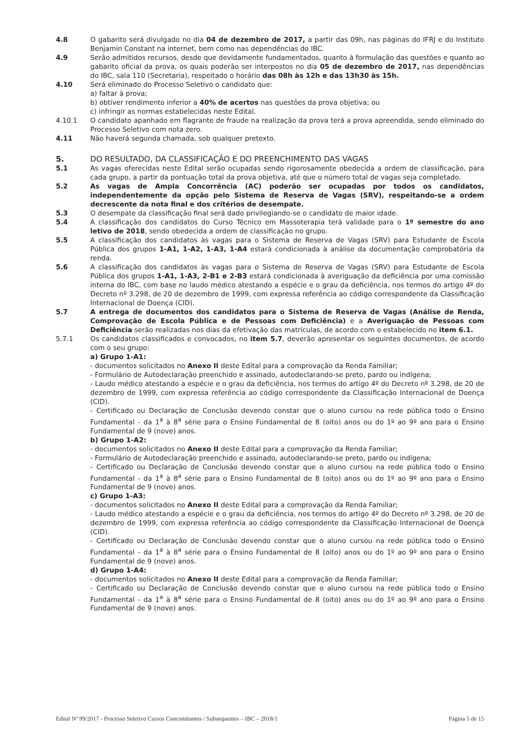4.8 O gabarito será divulgado no dia 04 de dezembro de 2017, a partir das 09h, nas páginas do IFRJ e do Instituto Benjamin Constant na internet, bem como nas dependências do IBC.
4.9 Serão admitidos recursos, desde que devidamente fundamentados, quanto à formulação das questões e quanto ao gabarito oficial da prova, os quais poderão ser interpostos no dia 05 de dezembro de 2017, nas dependências do IBC, sala 110 (Secretaria), respeitado o horário das 08h às 12h e das 13h30 às 15h.
4.10 Será eliminado do Processo Seletivo o candidato que:
a) faltar à prova;
b) obtiver rendimento inferior a 40% de acertos nas questões da prova objetiva; ou
c) infringir as normas estabelecidas neste Edital.
4.10.1 O candidato apanhado em flagrante de fraude na realização da prova terá a prova apreendida, sendo eliminado do Processo Seletivo com nota zero.
4.11 Não haverá segunda chamada, sob qualquer pretexto.
5. DO RESULTADO, DA CLASSIFICAÇÃO E DO PREENCHIMENTO DAS VAGAS
5.1 As vagas oferecidas neste Edital serão ocupadas sendo rigorosamente obedecida a ordem de classificação, para cada grupo, a partir da pontuação total da prova objetiva, até que o número total de vagas seja completado.
5.2 As vagas de Ampla Concorrência (AC) poderão ser ocupadas por todos os candidatos, independentemente da opção pelo Sistema de Reserva de Vagas (SRV), respeitando-se a ordem decrescente da nota final e dos critérios de desempate.
5.3 O desempate da classificação final será dado privilegiando-se o candidato de maior idade.
5.4 A classificação dos candidatos do Curso Técnico em Massoterapia terá validade para o 1º semestre do ano letivo de 2018, sendo obedecida a ordem de classificação no grupo.
5.5 A classificação dos candidatos às vagas para o Sistema de Reserva de Vagas (SRV) para Estudante de Escola Pública dos grupos 1-A1, 1-A2, 1-A3, 1-A4 estará condicionada à análise da documentação comprobatória da renda.
5.6 A classificação dos candidatos às vagas para o Sistema de Reserva de Vagas (SRV) para Estudante de Escola Pública dos grupos 1-A1, 1-A3, 2-B1 e 2-B3 estará condicionada à averiguação da deficiência por uma comissão interna do IBC, com base no laudo médico atestando a espécie e o grau da deficiência, nos termos do artigo 4º do Decreto nº 3.298, de 20 de dezembro de 1999, com expressa referência ao código correspondente da Classificação Internacional de Doença (CID).
5.7 A entrega de documentos dos candidatos para o Sistema de Reserva de Vagas (Análise de Renda, Comprovação de Escola Pública e de Pessoas com Deficiência) e a Averiguação de Pessoas com Deficiência serão realizadas nos dias da efetivação das matrículas, de acordo com o estabelecido no item 6.1.
5.7.1 Os candidatos classificados e convocados, no item 5.7, deverão apresentar os seguintes documentos, de acordo com o seu grupo:
a) Grupo 1-A1:
- documentos solicitados no Anexo II deste Edital para a comprovação da Renda Familiar;
- Formulário de Autodeclaração preenchido e assinado, autodeclarando-se preto, pardo ou indígena;
- Laudo médico atestando a espécie e o grau da deficiência, nos termos do artigo 4º do Decreto nº 3.298, de 20 de dezembro de 1999, com expressa referência ao código correspondente da Classificação Internacional de Doença (CID).
- Certificado ou Declaração de Conclusão devendo constar que o aluno cursou na rede pública todo o Ensino Fundamental - da 1<sup>a</sup> à 8<sup>a</sup> série para o Ensino Fundamental de 8 (oito) anos ou do 1º ao 9º ano para o Ensino Fundamental de 9 (nove) anos.
b) Grupo 1-A2:
- documentos solicitados no Anexo II deste Edital para a comprovação da Renda Familiar;
- Formulário de Autodeclaração preenchido e assinado, autodeclarando-se preto, pardo ou indígena;
- Certificado ou Declaração de Conclusão devendo constar que o aluno cursou na rede pública todo o Ensino Fundamental - da 1<sup>a</sup> à 8<sup>a</sup> série para o Ensino Fundamental de 8 (oito) anos ou do 1º ao 9º ano para o Ensino Fundamental de 9 (nove) anos.
c) Grupo 1-A3:
- documentos solicitados no Anexo II deste Edital para a comprovação da Renda Familiar;
- Laudo médico atestando a espécie e o grau da deficiência, nos termos do artigo 4º do Decreto nº 3.298, de 20 de dezembro de 1999, com expressa referência ao código correspondente da Classificação Internacional de Doença (CID).
- Certificado ou Declaração de Conclusão devendo constar que o aluno cursou na rede pública todo o Ensino Fundamental - da 1<sup>a</sup> à 8<sup>a</sup> série para o Ensino Fundamental de 8 (oito) anos ou do 1º ao 9º ano para o Ensino Fundamental de 9 (nove) anos.
d) Grupo 1-A4:
- documentos solicitados no Anexo II deste Edital para a comprovação da Renda Familiar;
- Certificado ou Declaração de Conclusão devendo constar que o aluno cursou na rede pública todo o Ensino Fundamental - da 1<sup>a</sup> à 8<sup>a</sup> série para o Ensino Fundamental de 8 (oito) anos ou do 1º ao 9º ano para o Ensino Fundamental de 9 (nove) anos.
Edital Nº 99/2017 - Processo Seletivo Cursos Concomitantes / Subsequentes – IBC – 2018/1 Página 5 de 15